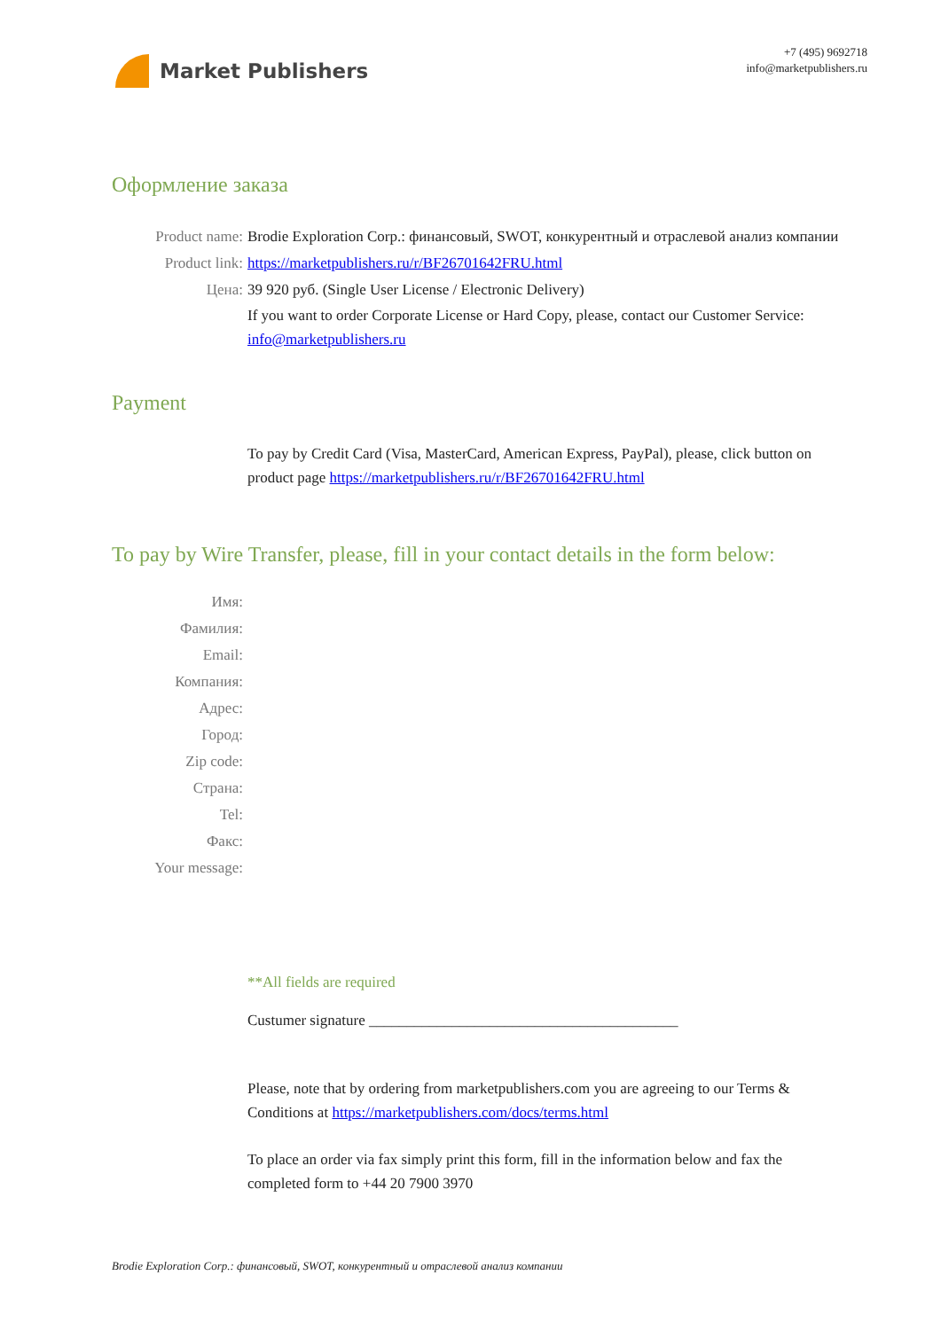Market Publishers
+7 (495) 9692718
info@marketpublishers.ru
Оформление заказа
Product name: Brodie Exploration Corp.: финансовый, SWOT, конкурентный и отраслевой анализ компании
Product link: https://marketpublishers.ru/r/BF26701642FRU.html
Цена: 39 920 руб. (Single User License / Electronic Delivery)
If you want to order Corporate License or Hard Copy, please, contact our Customer Service:
info@marketpublishers.ru
Payment
To pay by Credit Card (Visa, MasterCard, American Express, PayPal), please, click button on product page https://marketpublishers.ru/r/BF26701642FRU.html
To pay by Wire Transfer, please, fill in your contact details in the form below:
Имя:
Фамилия:
Email:
Компания:
Адрес:
Город:
Zip code:
Страна:
Tel:
Факс:
Your message:
**All fields are required
Custumer signature _________________________________________
Please, note that by ordering from marketpublishers.com you are agreeing to our Terms & Conditions at https://marketpublishers.com/docs/terms.html
To place an order via fax simply print this form, fill in the information below and fax the completed form to +44 20 7900 3970
Brodie Exploration Corp.: финансовый, SWOT, конкурентный и отраслевой анализ компании